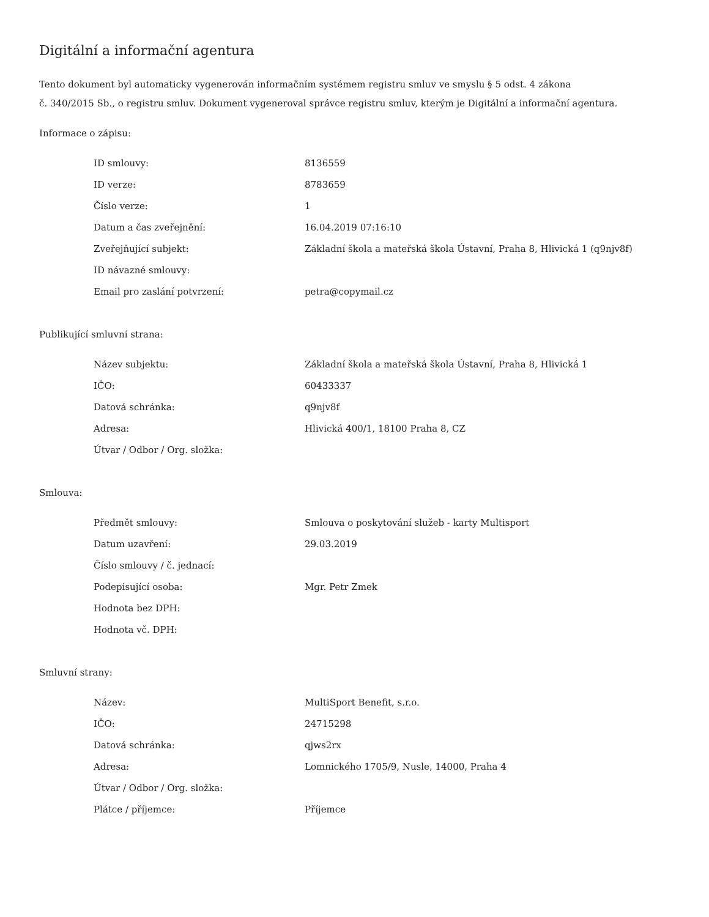Digitální a informační agentura
Tento dokument byl automaticky vygenerován informačním systémem registru smluv ve smyslu § 5 odst. 4 zákona
č. 340/2015 Sb., o registru smluv. Dokument vygeneroval správce registru smluv, kterým je Digitální a informační agentura.
Informace o zápisu:
| ID smlouvy: | 8136559 |
| ID verze: | 8783659 |
| Číslo verze: | 1 |
| Datum a čas zveřejnění: | 16.04.2019 07:16:10 |
| Zveřejňující subjekt: | Základní škola a mateřská škola Ústavní, Praha 8, Hlivická 1 (q9njv8f) |
| ID návazné smlouvy: | |
| Email pro zaslání potvrzení: | petra@copymail.cz |
Publikující smluvní strana:
| Název subjektu: | Základní škola a mateřská škola Ústavní, Praha 8, Hlivická 1 |
| IČO: | 60433337 |
| Datová schránka: | q9njv8f |
| Adresa: | Hlivická 400/1, 18100 Praha 8, CZ |
| Útvar / Odbor / Org. složka: | |
Smlouva:
| Předmět smlouvy: | Smlouva o poskytování služeb - karty Multisport |
| Datum uzavření: | 29.03.2019 |
| Číslo smlouvy / č. jednací: | |
| Podepisující osoba: | Mgr. Petr Zmek |
| Hodnota bez DPH: | |
| Hodnota vč. DPH: | |
Smluvní strany:
| Název: | MultiSport Benefit, s.r.o. |
| IČO: | 24715298 |
| Datová schránka: | qjws2rx |
| Adresa: | Lomnického 1705/9, Nusle, 14000, Praha 4 |
| Útvar / Odbor / Org. složka: | |
| Plátce / příjemce: | Příjemce |